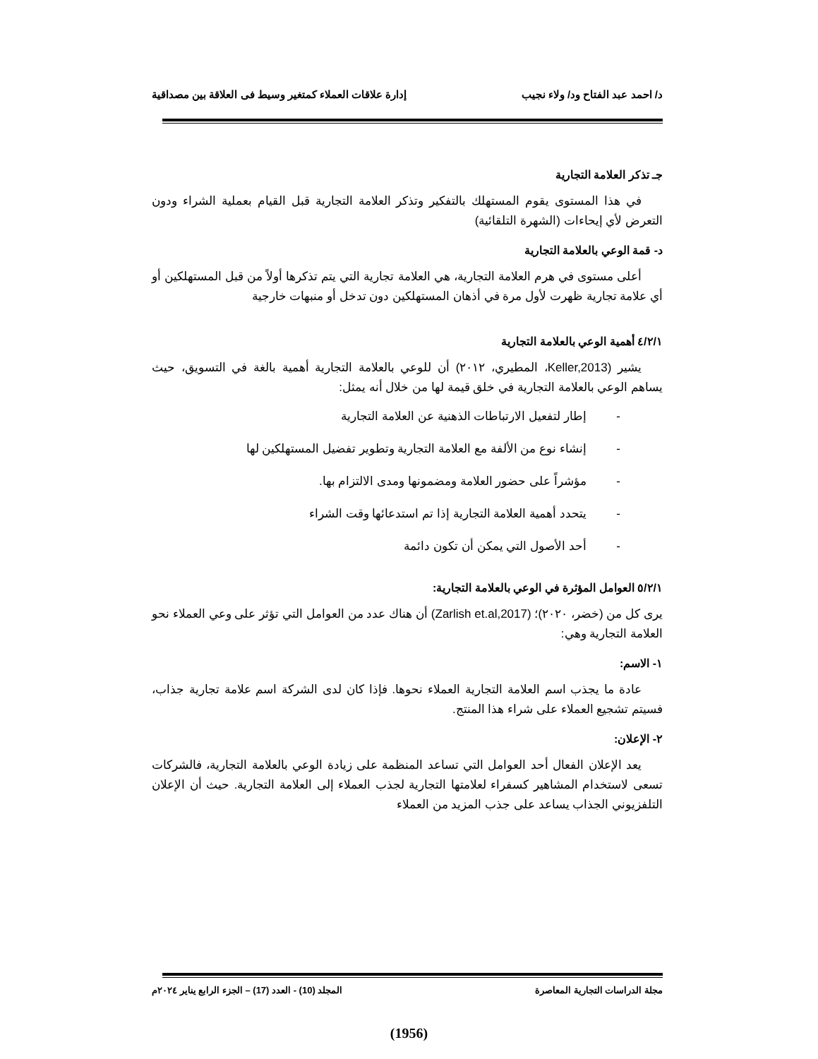د/ احمد عبد الفتاح ود/ ولاء نجيب إدارة علاقات العملاء كمتغير وسيط فى العلاقة بين مصداقية
جـ تذكر العلامة التجارية
في هذا المستوى يقوم المستهلك بالتفكير وتذكر العلامة التجارية قبل القيام بعملية الشراء ودون التعرض لأي إيحاءات (الشهرة التلقائية)
د- قمة الوعي بالعلامة التجارية
أعلى مستوى في هرم العلامة التجارية، هي العلامة تجارية التي يتم تذكرها أولاً من قبل المستهلكين أو أي علامة تجارية ظهرت لأول مرة في أذهان المستهلكين دون تدخل أو منبهات خارجية
٤/٢/١ أهمية الوعي بالعلامة التجارية
يشير (Keller,2013، المطيري، ٢٠١٢) أن للوعي بالعلامة التجارية أهمية بالغة في التسويق، حيث يساهم الوعي بالعلامة التجارية في خلق قيمة لها من خلال أنه يمثل:
- إطار لتفعيل الارتباطات الذهنية عن العلامة التجارية
- إنشاء نوع من الألفة مع العلامة التجارية وتطوير تفضيل المستهلكين لها
- مؤشراً على حضور العلامة ومضمونها ومدى الالتزام بها.
- يتحدد أهمية العلامة التجارية إذا تم استدعائها وقت الشراء
- أحد الأصول التي يمكن أن تكون دائمة
٥/٢/١ العوامل المؤثرة في الوعي بالعلامة التجارية:
يرى كل من (خضر، ٢٠٢٠)؛ (Zarlish et.al,2017) أن هناك عدد من العوامل التي تؤثر على وعي العملاء نحو العلامة التجارية وهي:
١- الاسم:
عادة ما يجذب اسم العلامة التجارية العملاء نحوها. فإذا كان لدى الشركة اسم علامة تجارية جذاب، فسيتم تشجيع العملاء على شراء هذا المنتج.
٢- الإعلان:
يعد الإعلان الفعال أحد العوامل التي تساعد المنظمة على زيادة الوعي بالعلامة التجارية، فالشركات تسعى لاستخدام المشاهير كسفراء لعلامتها التجارية لجذب العملاء إلى العلامة التجارية. حيث أن الإعلان التلفزيوني الجذاب يساعد على جذب المزيد من العملاء
مجلة الدراسات التجارية المعاصرة المجلد (10) - العدد (17) – الجزء الرابع يناير ٢٠٢٤م
(1956)